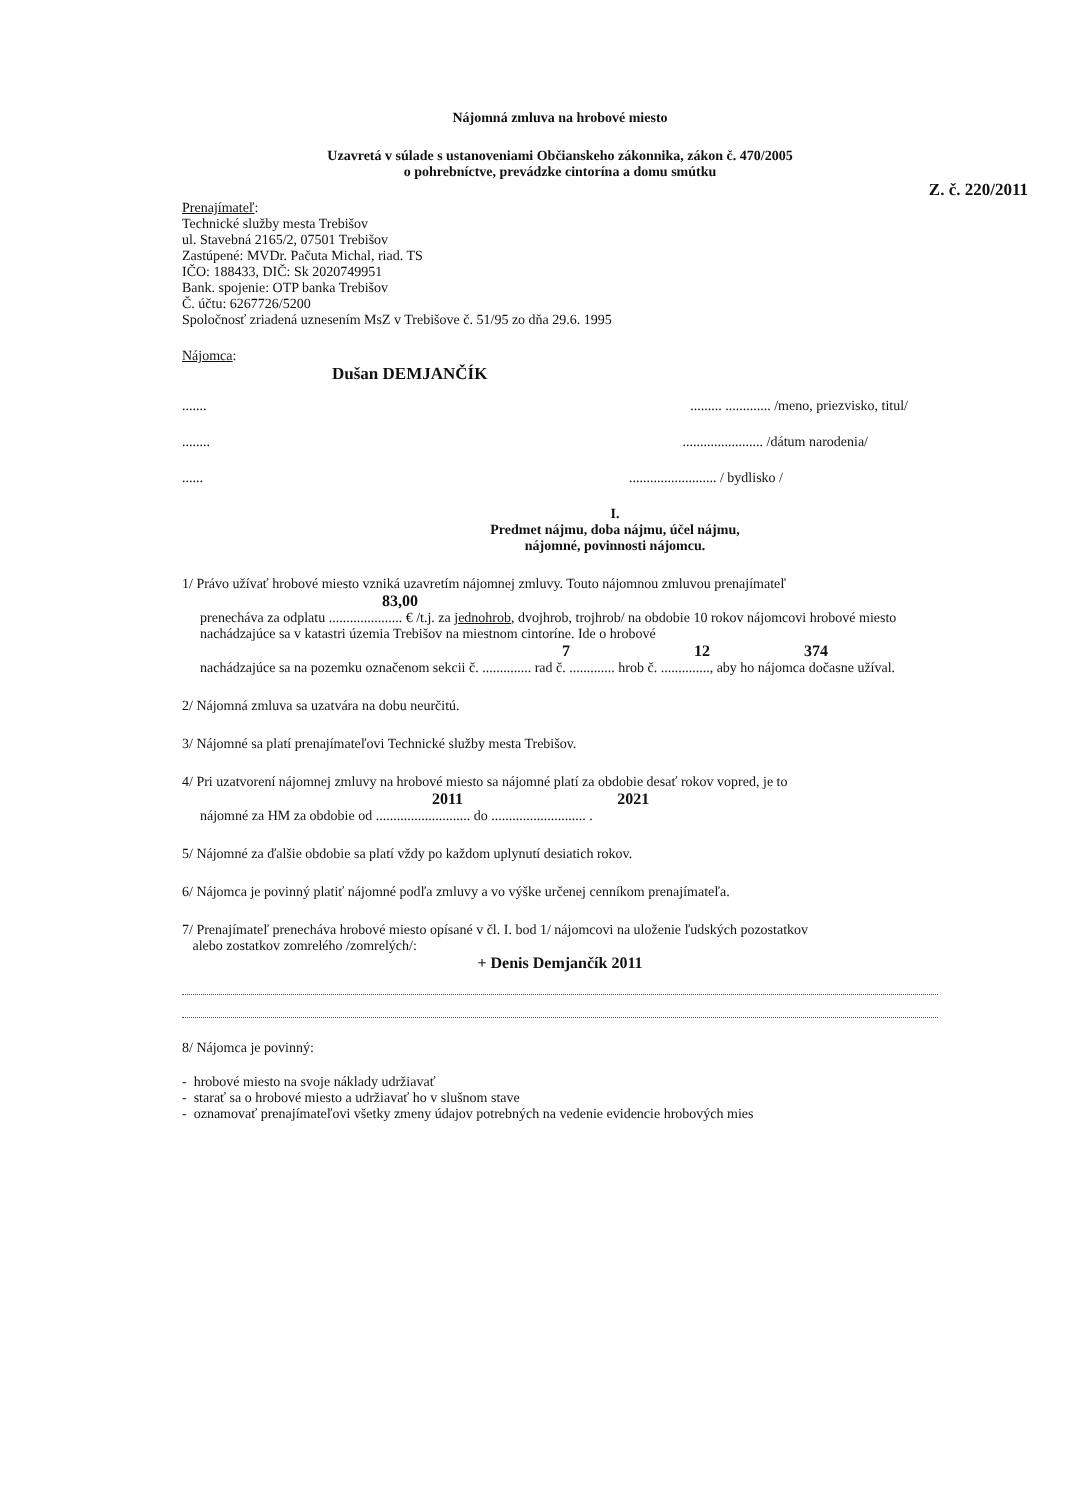Nájomná zmluva na hrobové miesto
Uzavretá v súlade s ustanoveniami Občianskeho zákonnika, zákon č. 470/2005
o pohrebníctve, prevádzke cintorína a domu smútku
Z. č. 220/2011
Prenajímateľ:
Technické služby mesta Trebišov
ul. Stavebná 2165/2, 07501 Trebišov
Zastúpené: MVDr. Pačuta Michal, riad. TS
IČO: 188433, DIČ: Sk 2020749951
Bank. spojenie: OTP banka Trebišov
Č. účtu: 6267726/5200
Spoločnosť zriadená uznesením MsZ v Trebišove č. 51/95 zo dňa 29.6. 1995
Nájomca:
Dušan DEMJANČÍK
................ ............. /meno, priezvisko, titul/
............................... /dátum narodenia/
............................... / bydlisko /
I.
Predmet nájmu, doba nájmu, účel nájmu,
nájomné, povinnosti nájomcu.
1/ Právo užívať hrobové miesto vzniká uzavretím nájomnej zmluvy. Touto nájomnou zmluvou prenajímateľ
83,00
prenecháva za odplatu ..................... € /t.j. za jednohrob, dvojhrob, trojhrob/ na obdobie 10 rokov nájomcovi hrobové miesto nachádzajúce sa v katastri územia Trebišov na miestnom cintoríne. Ide o hrobové
7 12 374
nachádzajúce sa na pozemku označenom sekcii č. .............. rad č. ............. hrob č. .............., aby ho nájomca dočasne užíval.
2/ Nájomná zmluva sa uzatvára na dobu neurčitú.
3/ Nájomné sa platí prenajímateľovi Technické služby mesta Trebišov.
4/ Pri uzatvorení nájomnej zmluvy na hrobové miesto sa nájomné platí za obdobie desať rokov vopred, je to
2011 2021
nájomné za HM za obdobie od ........................... do ........................... .
5/ Nájomné za ďalšie obdobie sa platí vždy po každom uplynutí desiatich rokov.
6/ Nájomca je povinný platiť nájomné podľa zmluvy a vo výške určenej cenníkom prenajímateľa.
7/ Prenajímateľ prenecháva hrobové miesto opísané v čl. I. bod 1/ nájomcovi na uloženie ľudských pozostatkov
alebo zostatkov zomrelého /zomrelých/:
+ Denis Demjančík 2011
8/ Nájomca je povinný:
- hrobové miesto na svoje náklady udržiavať
- starať sa o hrobové miesto a udržiavať ho v slušnom stave
- oznamovať prenajímateľovi všetky zmeny údajov potrebných na vedenie evidencie hrobových mies